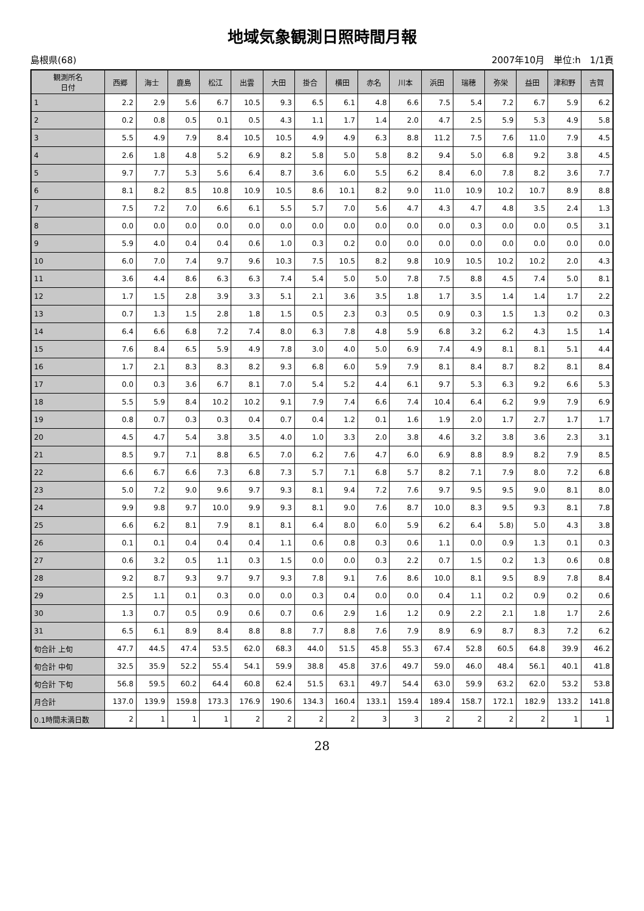地域気象観測日照時間月報
島根県(68) 2007年10月　単位:h　1/1頁
| 観測所名 日付 | 西郷 | 海士 | 鹿島 | 松江 | 出雲 | 大田 | 掛合 | 横田 | 赤名 | 川本 | 浜田 | 瑞穂 | 弥栄 | 益田 | 津和野 | 吉賀 |
| --- | --- | --- | --- | --- | --- | --- | --- | --- | --- | --- | --- | --- | --- | --- | --- | --- |
| 1 | 2.2 | 2.9 | 5.6 | 6.7 | 10.5 | 9.3 | 6.5 | 6.1 | 4.8 | 6.6 | 7.5 | 5.4 | 7.2 | 6.7 | 5.9 | 6.2 |
| 2 | 0.2 | 0.8 | 0.5 | 0.1 | 0.5 | 4.3 | 1.1 | 1.7 | 1.4 | 2.0 | 4.7 | 2.5 | 5.9 | 5.3 | 4.9 | 5.8 |
| 3 | 5.5 | 4.9 | 7.9 | 8.4 | 10.5 | 10.5 | 4.9 | 4.9 | 6.3 | 8.8 | 11.2 | 7.5 | 7.6 | 11.0 | 7.9 | 4.5 |
| 4 | 2.6 | 1.8 | 4.8 | 5.2 | 6.9 | 8.2 | 5.8 | 5.0 | 5.8 | 8.2 | 9.4 | 5.0 | 6.8 | 9.2 | 3.8 | 4.5 |
| 5 | 9.7 | 7.7 | 5.3 | 5.6 | 6.4 | 8.7 | 3.6 | 6.0 | 5.5 | 6.2 | 8.4 | 6.0 | 7.8 | 8.2 | 3.6 | 7.7 |
| 6 | 8.1 | 8.2 | 8.5 | 10.8 | 10.9 | 10.5 | 8.6 | 10.1 | 8.2 | 9.0 | 11.0 | 10.9 | 10.2 | 10.7 | 8.9 | 8.8 |
| 7 | 7.5 | 7.2 | 7.0 | 6.6 | 6.1 | 5.5 | 5.7 | 7.0 | 5.6 | 4.7 | 4.3 | 4.7 | 4.8 | 3.5 | 2.4 | 1.3 |
| 8 | 0.0 | 0.0 | 0.0 | 0.0 | 0.0 | 0.0 | 0.0 | 0.0 | 0.0 | 0.0 | 0.0 | 0.3 | 0.0 | 0.0 | 0.5 | 3.1 |
| 9 | 5.9 | 4.0 | 0.4 | 0.4 | 0.6 | 1.0 | 0.3 | 0.2 | 0.0 | 0.0 | 0.0 | 0.0 | 0.0 | 0.0 | 0.0 | 0.0 |
| 10 | 6.0 | 7.0 | 7.4 | 9.7 | 9.6 | 10.3 | 7.5 | 10.5 | 8.2 | 9.8 | 10.9 | 10.5 | 10.2 | 10.2 | 2.0 | 4.3 |
| 11 | 3.6 | 4.4 | 8.6 | 6.3 | 6.3 | 7.4 | 5.4 | 5.0 | 5.0 | 7.8 | 7.5 | 8.8 | 4.5 | 7.4 | 5.0 | 8.1 |
| 12 | 1.7 | 1.5 | 2.8 | 3.9 | 3.3 | 5.1 | 2.1 | 3.6 | 3.5 | 1.8 | 1.7 | 3.5 | 1.4 | 1.4 | 1.7 | 2.2 |
| 13 | 0.7 | 1.3 | 1.5 | 2.8 | 1.8 | 1.5 | 0.5 | 2.3 | 0.3 | 0.5 | 0.9 | 0.3 | 1.5 | 1.3 | 0.2 | 0.3 |
| 14 | 6.4 | 6.6 | 6.8 | 7.2 | 7.4 | 8.0 | 6.3 | 7.8 | 4.8 | 5.9 | 6.8 | 3.2 | 6.2 | 4.3 | 1.5 | 1.4 |
| 15 | 7.6 | 8.4 | 6.5 | 5.9 | 4.9 | 7.8 | 3.0 | 4.0 | 5.0 | 6.9 | 7.4 | 4.9 | 8.1 | 8.1 | 5.1 | 4.4 |
| 16 | 1.7 | 2.1 | 8.3 | 8.3 | 8.2 | 9.3 | 6.8 | 6.0 | 5.9 | 7.9 | 8.1 | 8.4 | 8.7 | 8.2 | 8.1 | 8.4 |
| 17 | 0.0 | 0.3 | 3.6 | 6.7 | 8.1 | 7.0 | 5.4 | 5.2 | 4.4 | 6.1 | 9.7 | 5.3 | 6.3 | 9.2 | 6.6 | 5.3 |
| 18 | 5.5 | 5.9 | 8.4 | 10.2 | 10.2 | 9.1 | 7.9 | 7.4 | 6.6 | 7.4 | 10.4 | 6.4 | 6.2 | 9.9 | 7.9 | 6.9 |
| 19 | 0.8 | 0.7 | 0.3 | 0.3 | 0.4 | 0.7 | 0.4 | 1.2 | 0.1 | 1.6 | 1.9 | 2.0 | 1.7 | 2.7 | 1.7 | 1.7 |
| 20 | 4.5 | 4.7 | 5.4 | 3.8 | 3.5 | 4.0 | 1.0 | 3.3 | 2.0 | 3.8 | 4.6 | 3.2 | 3.8 | 3.6 | 2.3 | 3.1 |
| 21 | 8.5 | 9.7 | 7.1 | 8.8 | 6.5 | 7.0 | 6.2 | 7.6 | 4.7 | 6.0 | 6.9 | 8.8 | 8.9 | 8.2 | 7.9 | 8.5 |
| 22 | 6.6 | 6.7 | 6.6 | 7.3 | 6.8 | 7.3 | 5.7 | 7.1 | 6.8 | 5.7 | 8.2 | 7.1 | 7.9 | 8.0 | 7.2 | 6.8 |
| 23 | 5.0 | 7.2 | 9.0 | 9.6 | 9.7 | 9.3 | 8.1 | 9.4 | 7.2 | 7.6 | 9.7 | 9.5 | 9.5 | 9.0 | 8.1 | 8.0 |
| 24 | 9.9 | 9.8 | 9.7 | 10.0 | 9.9 | 9.3 | 8.1 | 9.0 | 7.6 | 8.7 | 10.0 | 8.3 | 9.5 | 9.3 | 8.1 | 7.8 |
| 25 | 6.6 | 6.2 | 8.1 | 7.9 | 8.1 | 8.1 | 6.4 | 8.0 | 6.0 | 5.9 | 6.2 | 6.4 | 5.8) | 5.0 | 4.3 | 3.8 |
| 26 | 0.1 | 0.1 | 0.4 | 0.4 | 0.4 | 1.1 | 0.6 | 0.8 | 0.3 | 0.6 | 1.1 | 0.0 | 0.9 | 1.3 | 0.1 | 0.3 |
| 27 | 0.6 | 3.2 | 0.5 | 1.1 | 0.3 | 1.5 | 0.0 | 0.0 | 0.3 | 2.2 | 0.7 | 1.5 | 0.2 | 1.3 | 0.6 | 0.8 |
| 28 | 9.2 | 8.7 | 9.3 | 9.7 | 9.7 | 9.3 | 7.8 | 9.1 | 7.6 | 8.6 | 10.0 | 8.1 | 9.5 | 8.9 | 7.8 | 8.4 |
| 29 | 2.5 | 1.1 | 0.1 | 0.3 | 0.0 | 0.0 | 0.3 | 0.4 | 0.0 | 0.0 | 0.4 | 1.1 | 0.2 | 0.9 | 0.2 | 0.6 |
| 30 | 1.3 | 0.7 | 0.5 | 0.9 | 0.6 | 0.7 | 0.6 | 2.9 | 1.6 | 1.2 | 0.9 | 2.2 | 2.1 | 1.8 | 1.7 | 2.6 |
| 31 | 6.5 | 6.1 | 8.9 | 8.4 | 8.8 | 8.8 | 7.7 | 8.8 | 7.6 | 7.9 | 8.9 | 6.9 | 8.7 | 8.3 | 7.2 | 6.2 |
| 旬合計 上旬 | 47.7 | 44.5 | 47.4 | 53.5 | 62.0 | 68.3 | 44.0 | 51.5 | 45.8 | 55.3 | 67.4 | 52.8 | 60.5 | 64.8 | 39.9 | 46.2 |
| 旬合計 中旬 | 32.5 | 35.9 | 52.2 | 55.4 | 54.1 | 59.9 | 38.8 | 45.8 | 37.6 | 49.7 | 59.0 | 46.0 | 48.4 | 56.1 | 40.1 | 41.8 |
| 旬合計 下旬 | 56.8 | 59.5 | 60.2 | 64.4 | 60.8 | 62.4 | 51.5 | 63.1 | 49.7 | 54.4 | 63.0 | 59.9 | 63.2 | 62.0 | 53.2 | 53.8 |
| 月合計 | 137.0 | 139.9 | 159.8 | 173.3 | 176.9 | 190.6 | 134.3 | 160.4 | 133.1 | 159.4 | 189.4 | 158.7 | 172.1 | 182.9 | 133.2 | 141.8 |
| 0.1時間未満日数 | 2 | 1 | 1 | 1 | 2 | 2 | 2 | 2 | 3 | 3 | 2 | 2 | 2 | 2 | 1 | 1 |
28